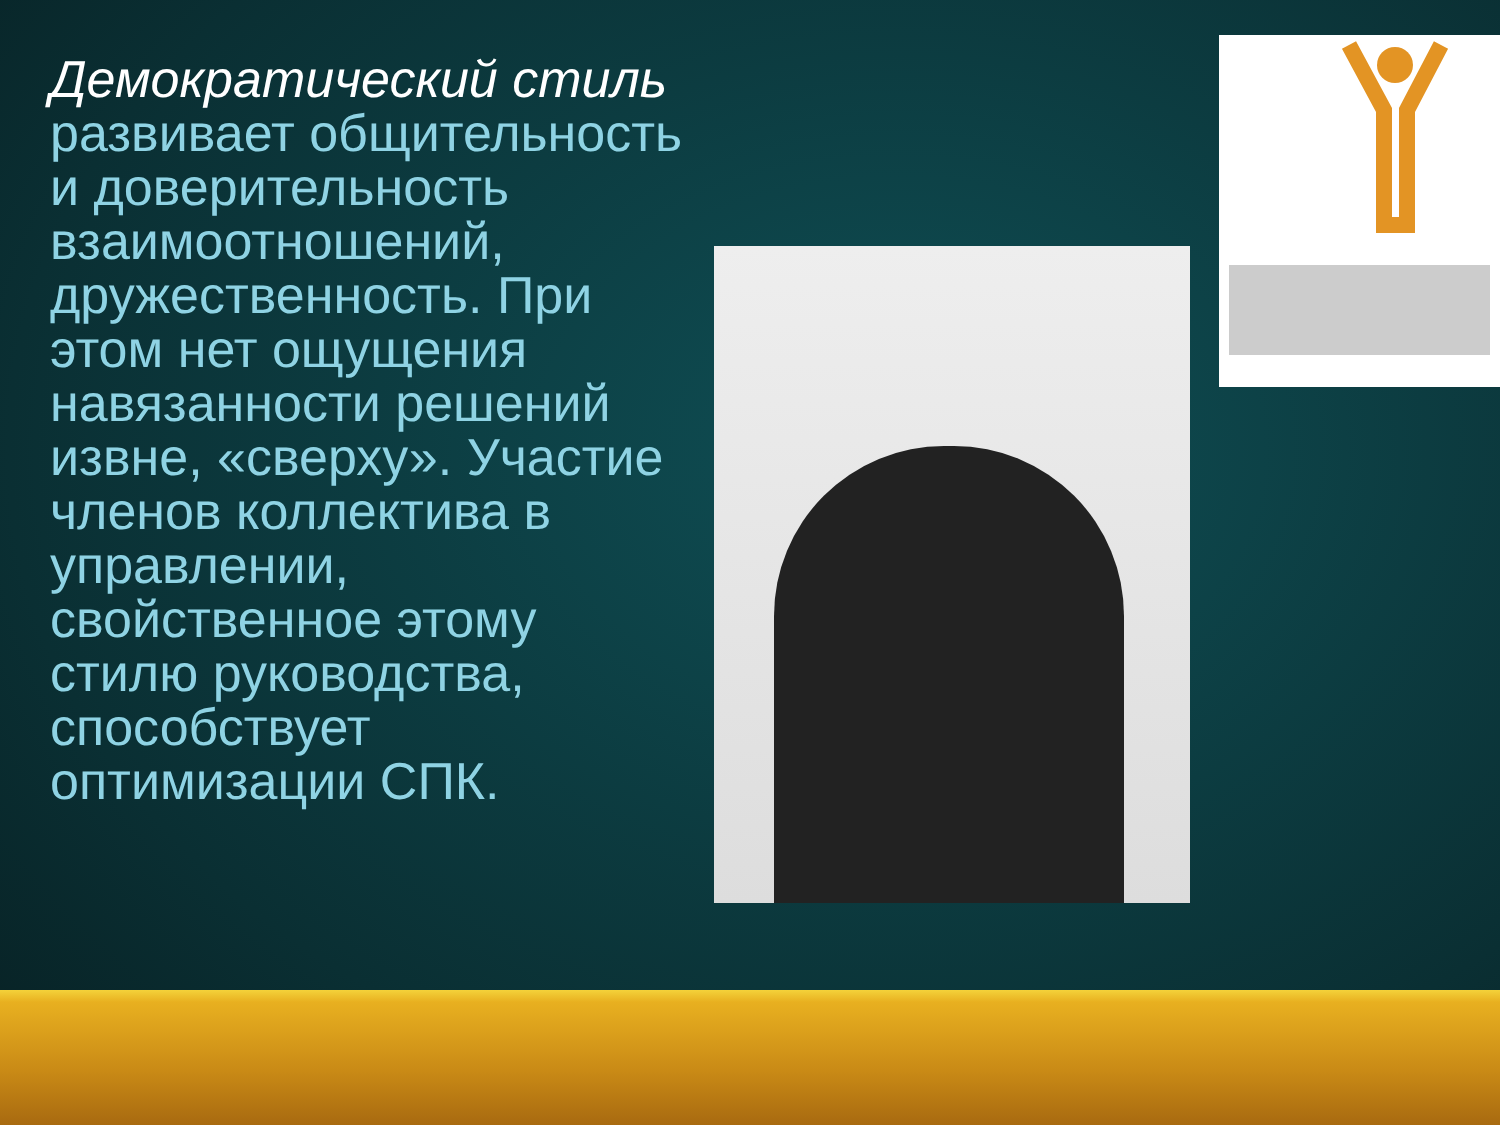Демократический стиль развивает общительность и доверительность взаимоотношений, дружественность. При этом нет ощущения навязанности решений извне, «сверху». Участие членов коллектива в управлении, свойственное этому стилю руководства, способствует оптимизации СПК.